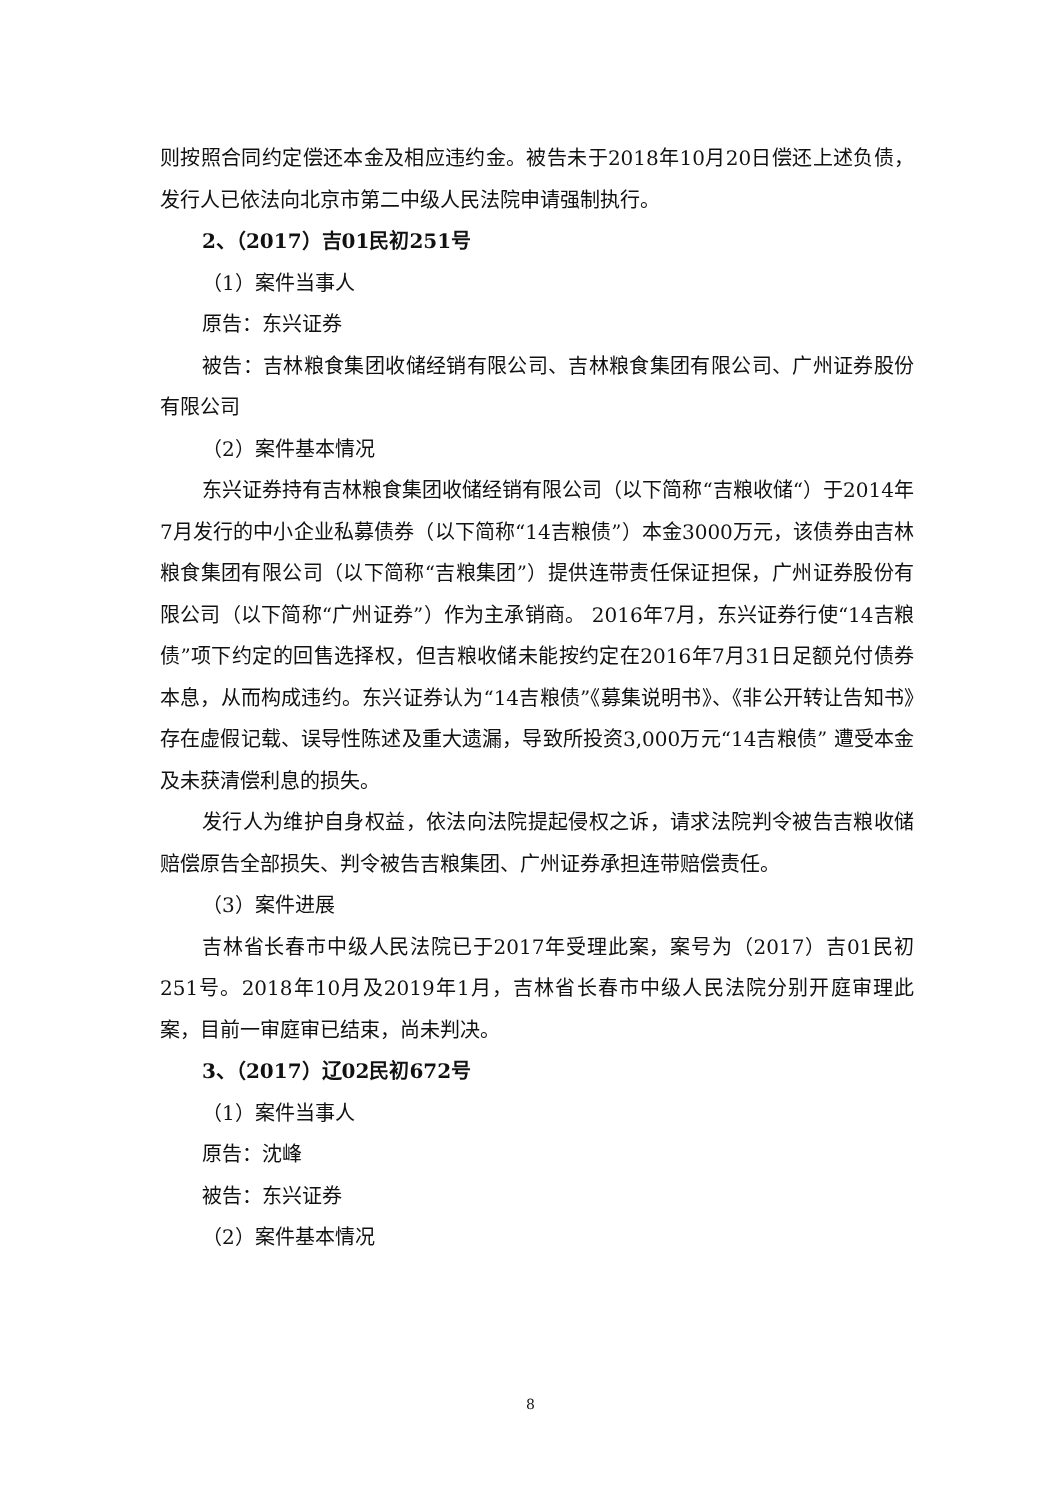则按照合同约定偿还本金及相应违约金。被告未于2018年10月20日偿还上述负债，发行人已依法向北京市第二中级人民法院申请强制执行。
2、（2017）吉01民初251号
（1）案件当事人
原告：东兴证券
被告：吉林粮食集团收储经销有限公司、吉林粮食集团有限公司、广州证券股份有限公司
（2）案件基本情况
东兴证券持有吉林粮食集团收储经销有限公司（以下简称“吉粮收储“）于2014年7月发行的中小企业私募债券（以下简称“14吉粮债”）本金3000万元，该债券由吉林粮食集团有限公司（以下简称“吉粮集团”）提供连带责任保证担保，广州证券股份有限公司（以下简称“广州证券”）作为主承销商。 2016年7月，东兴证券行使“14吉粮债”项下约定的回售选择权，但吉粮收储未能按约定在2016年7月31日足额兑付债券本息，从而构成违约。东兴证券认为“14吉粮债”《募集说明书》、《非公开转让告知书》存在虚假记载、误导性陈述及重大遗漏，导致所投资3,000万元“14吉粮债” 遭受本金及未获清偿利息的损失。
发行人为维护自身权益，依法向法院提起侵权之诉，请求法院判令被告吉粮收储赔偿原告全部损失、判令被告吉粮集团、广州证券承担连带赔偿责任。
（3）案件进展
吉林省长春市中级人民法院已于2017年受理此案，案号为（2017）吉01民初251号。2018年10月及2019年1月，吉林省长春市中级人民法院分别开庭审理此案，目前一审庭审已结束，尚未判决。
3、（2017）辽02民初672号
（1）案件当事人
原告：沈峰
被告：东兴证券
（2）案件基本情况
8